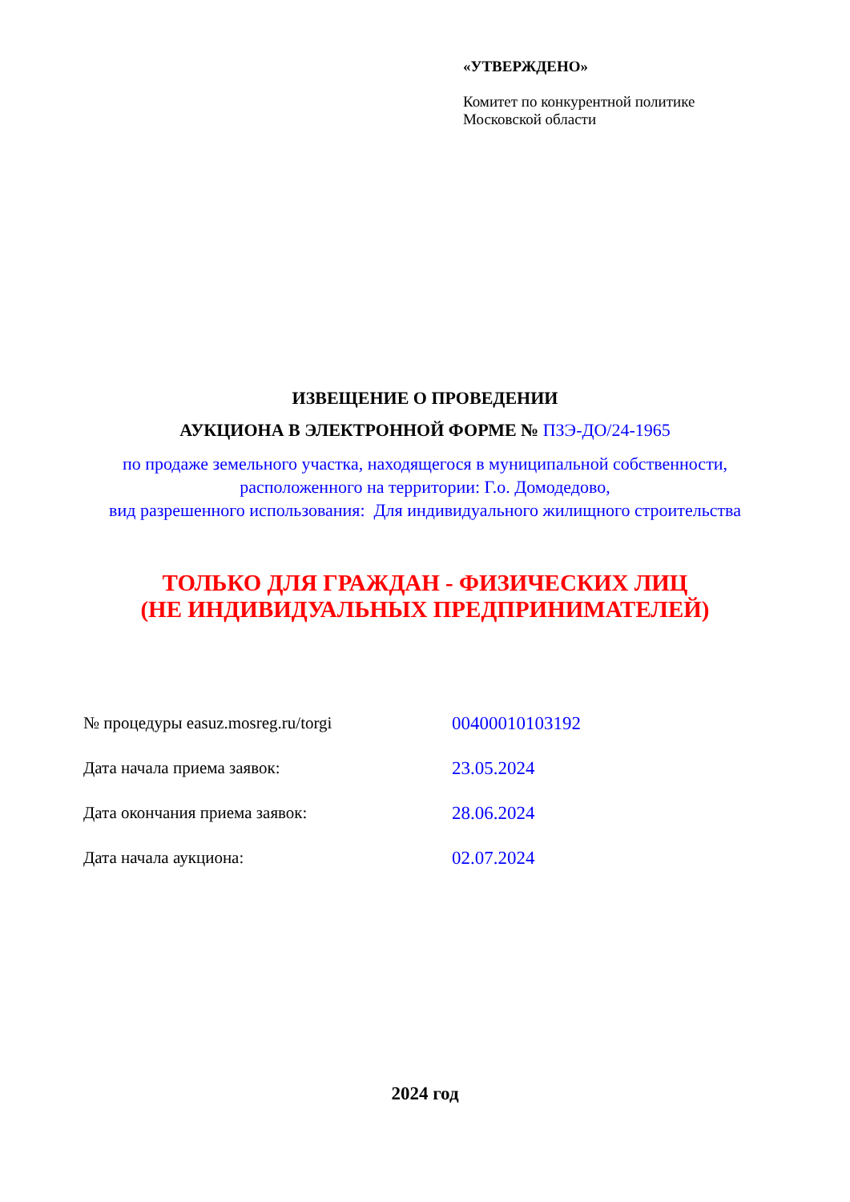«УТВЕРЖДЕНО»
Комитет по конкурентной политике
Московской области
ИЗВЕЩЕНИЕ О ПРОВЕДЕНИИ
АУКЦИОНА В ЭЛЕКТРОННОЙ ФОРМЕ № ПЗЭ-ДО/24-1965
по продаже земельного участка, находящегося в муниципальной собственности,
расположенного на территории: Г.о. Домодедово,
вид разрешенного использования: Для индивидуального жилищного строительства
ТОЛЬКО ДЛЯ ГРАЖДАН - ФИЗИЧЕСКИХ ЛИЦ
(НЕ ИНДИВИДУАЛЬНЫХ ПРЕДПРИНИМАТЕЛЕЙ)
| № процедуры easuz.mosreg.ru/torgi | 00400010103192 |
| Дата начала приема заявок: | 23.05.2024 |
| Дата окончания приема заявок: | 28.06.2024 |
| Дата начала аукциона: | 02.07.2024 |
2024 год